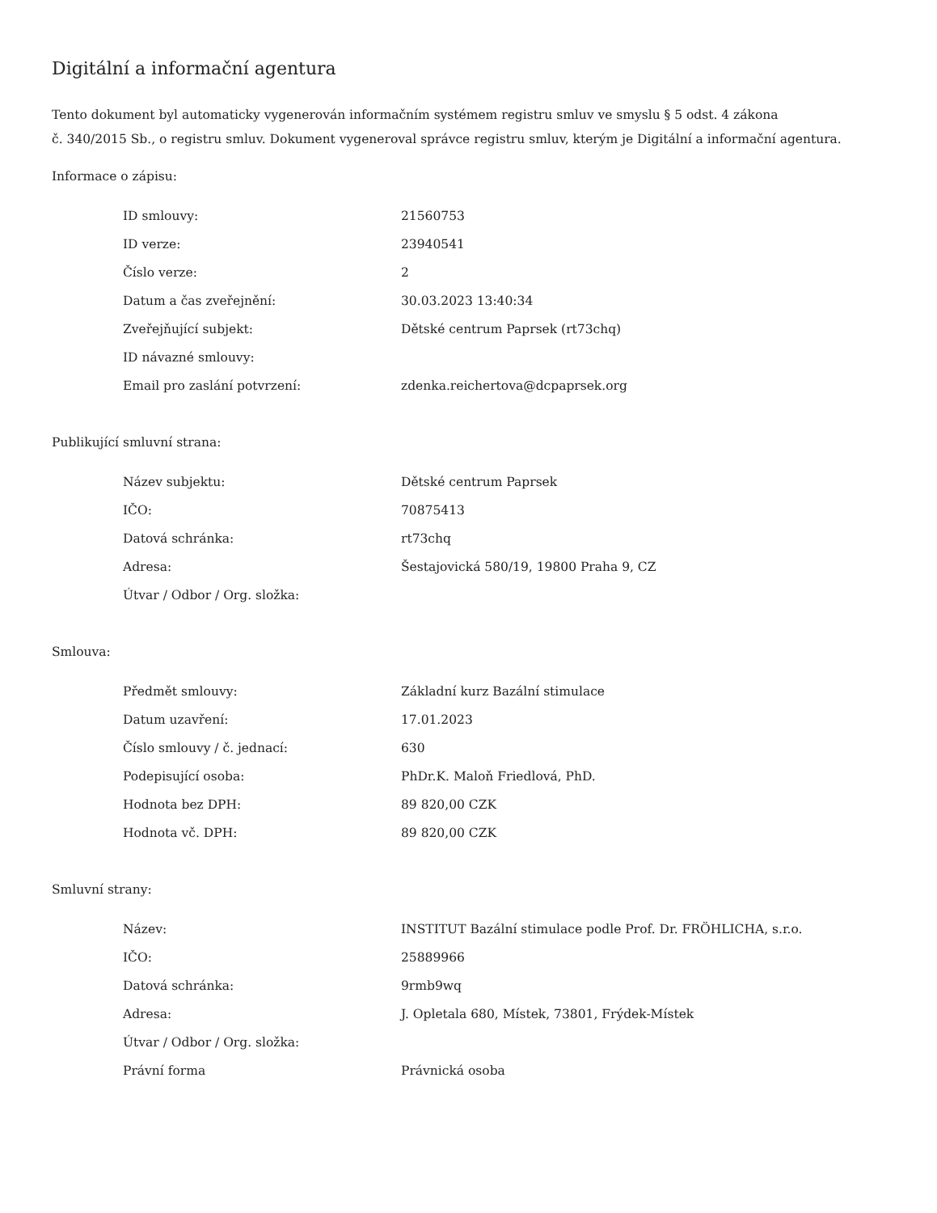Digitální a informační agentura
Tento dokument byl automaticky vygenerován informačním systémem registru smluv ve smyslu § 5 odst. 4 zákona
č. 340/2015 Sb., o registru smluv. Dokument vygeneroval správce registru smluv, kterým je Digitální a informační agentura.
Informace o zápisu:
| ID smlouvy: | 21560753 |
| ID verze: | 23940541 |
| Číslo verze: | 2 |
| Datum a čas zveřejnění: | 30.03.2023 13:40:34 |
| Zveřejňující subjekt: | Dětské centrum Paprsek (rt73chq) |
| ID návazné smlouvy: | |
| Email pro zaslání potvrzení: | zdenka.reichertova@dcpaprsek.org |
Publikující smluvní strana:
| Název subjektu: | Dětské centrum Paprsek |
| IČO: | 70875413 |
| Datová schránka: | rt73chq |
| Adresa: | Šestajovická 580/19, 19800 Praha 9, CZ |
| Útvar / Odbor / Org. složka: | |
Smlouva:
| Předmět smlouvy: | Základní kurz Bazální stimulace |
| Datum uzavření: | 17.01.2023 |
| Číslo smlouvy / č. jednací: | 630 |
| Podepisující osoba: | PhDr.K. Maloň Friedlová, PhD. |
| Hodnota bez DPH: | 89 820,00 CZK |
| Hodnota vč. DPH: | 89 820,00 CZK |
Smluvní strany:
| Název: | INSTITUT Bazální stimulace podle Prof. Dr. FRÖHLICHA, s.r.o. |
| IČO: | 25889966 |
| Datová schránka: | 9rmb9wq |
| Adresa: | J. Opletala 680, Místek, 73801, Frýdek-Místek |
| Útvar / Odbor / Org. složka: | |
| Právní forma | Právnická osoba |